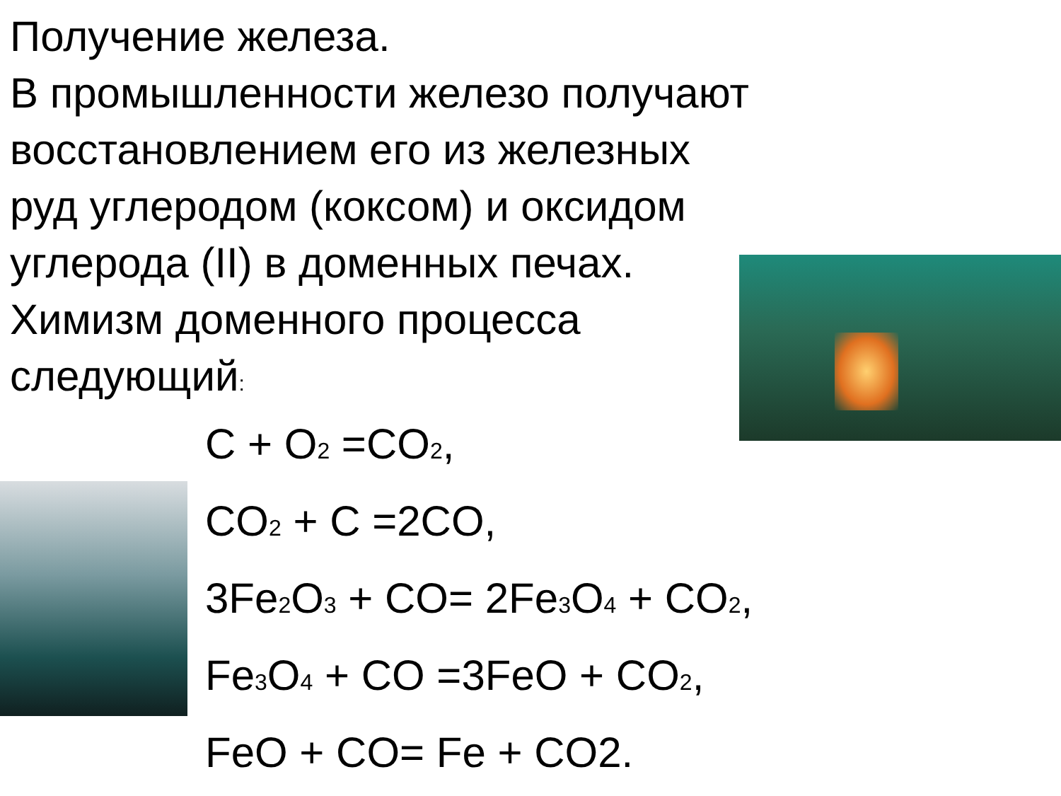Получение железа.
В промышленности железо получают восстановлением его из железных руд углеродом (коксом) и оксидом углерода (II) в доменных печах. Химизм доменного процесса следующий:
C + O<sub>2</sub> =CO<sub>2</sub>,
CO<sub>2</sub> + C =2CO,
3Fe<sub>2</sub>O<sub>3</sub> + CO= 2Fe<sub>3</sub>O<sub>4</sub> + CO<sub>2</sub>,
Fe<sub>3</sub>O<sub>4</sub> + CO =3FeO + CO<sub>2</sub>,
FeO + CO= Fe + CO2.